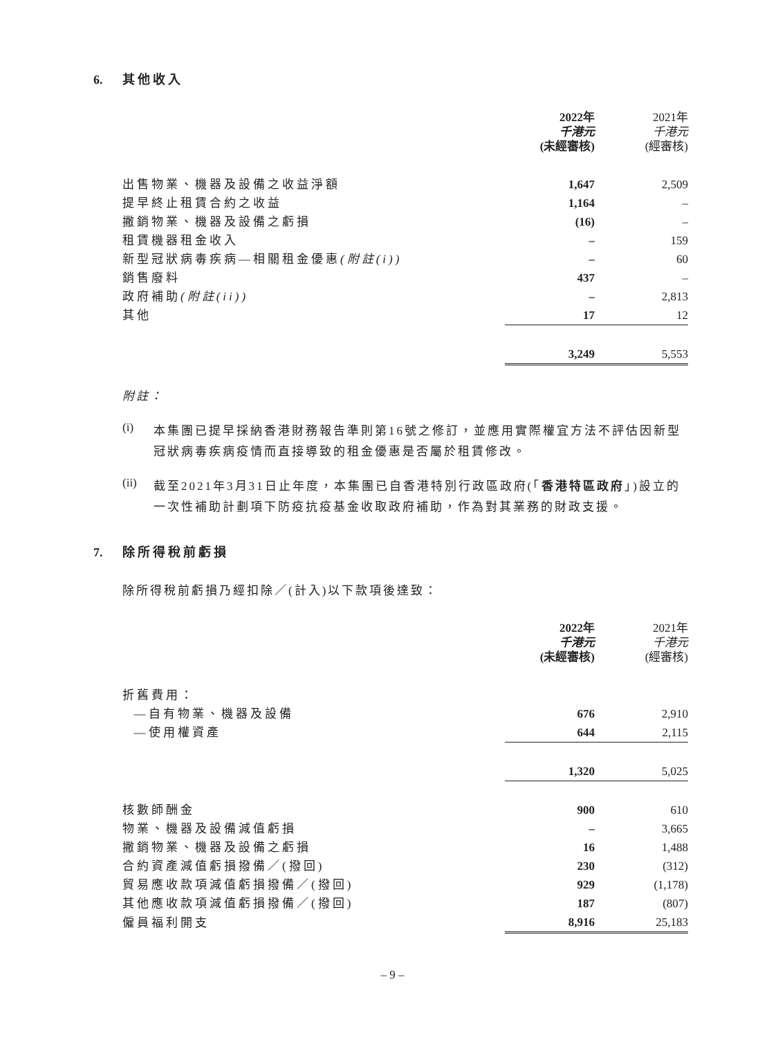6. 其他收入
| | 2022年 千港元 (未經審核) | 2021年 千港元 (經審核) |
| --- | --- | --- |
| 出售物業、機器及設備之收益淨額 | 1,647 | 2,509 |
| 提早終止租賃合約之收益 | 1,164 | – |
| 撇銷物業、機器及設備之虧損 | (16) | – |
| 租賃機器租金收入 | – | 159 |
| 新型冠狀病毒疾病—相關租金優惠 (附註(i)) | – | 60 |
| 銷售廢料 | 437 | – |
| 政府補助 (附註(ii)) | – | 2,813 |
| 其他 | 17 | 12 |
| | 3,249 | 5,553 |
附註：
(i)
本集團已提早採納香港財務報告準則第16號之修訂，並應用實際權宜方法不評估因新型冠狀病毒疾病疫情而直接導致的租金優惠是否屬於租賃修改。
(ii)
截至2021年3月31日止年度，本集團已自香港特別行政區政府(「香港特區政府」)設立的一次性補助計劃項下防疫抗疫基金收取政府補助，作為對其業務的財政支援。
7. 除所得稅前虧損
除所得稅前虧損乃經扣除／(計入)以下款項後達致：
| | 2022年 千港元 (未經審核) | 2021年 千港元 (經審核) |
| --- | --- | --- |
| 折舊費用： | | |
| —自有物業、機器及設備 | 676 | 2,910 |
| —使用權資產 | 644 | 2,115 |
| | 1,320 | 5,025 |
| 核數師酬金 | 900 | 610 |
| 物業、機器及設備減值虧損 | – | 3,665 |
| 撇銷物業、機器及設備之虧損 | 16 | 1,488 |
| 合約資產減值虧損撥備／(撥回) | 230 | (312) |
| 貿易應收款項減值虧損撥備／(撥回) | 929 | (1,178) |
| 其他應收款項減值虧損撥備／(撥回) | 187 | (807) |
| 僱員福利開支 | 8,916 | 25,183 |
– 9 –